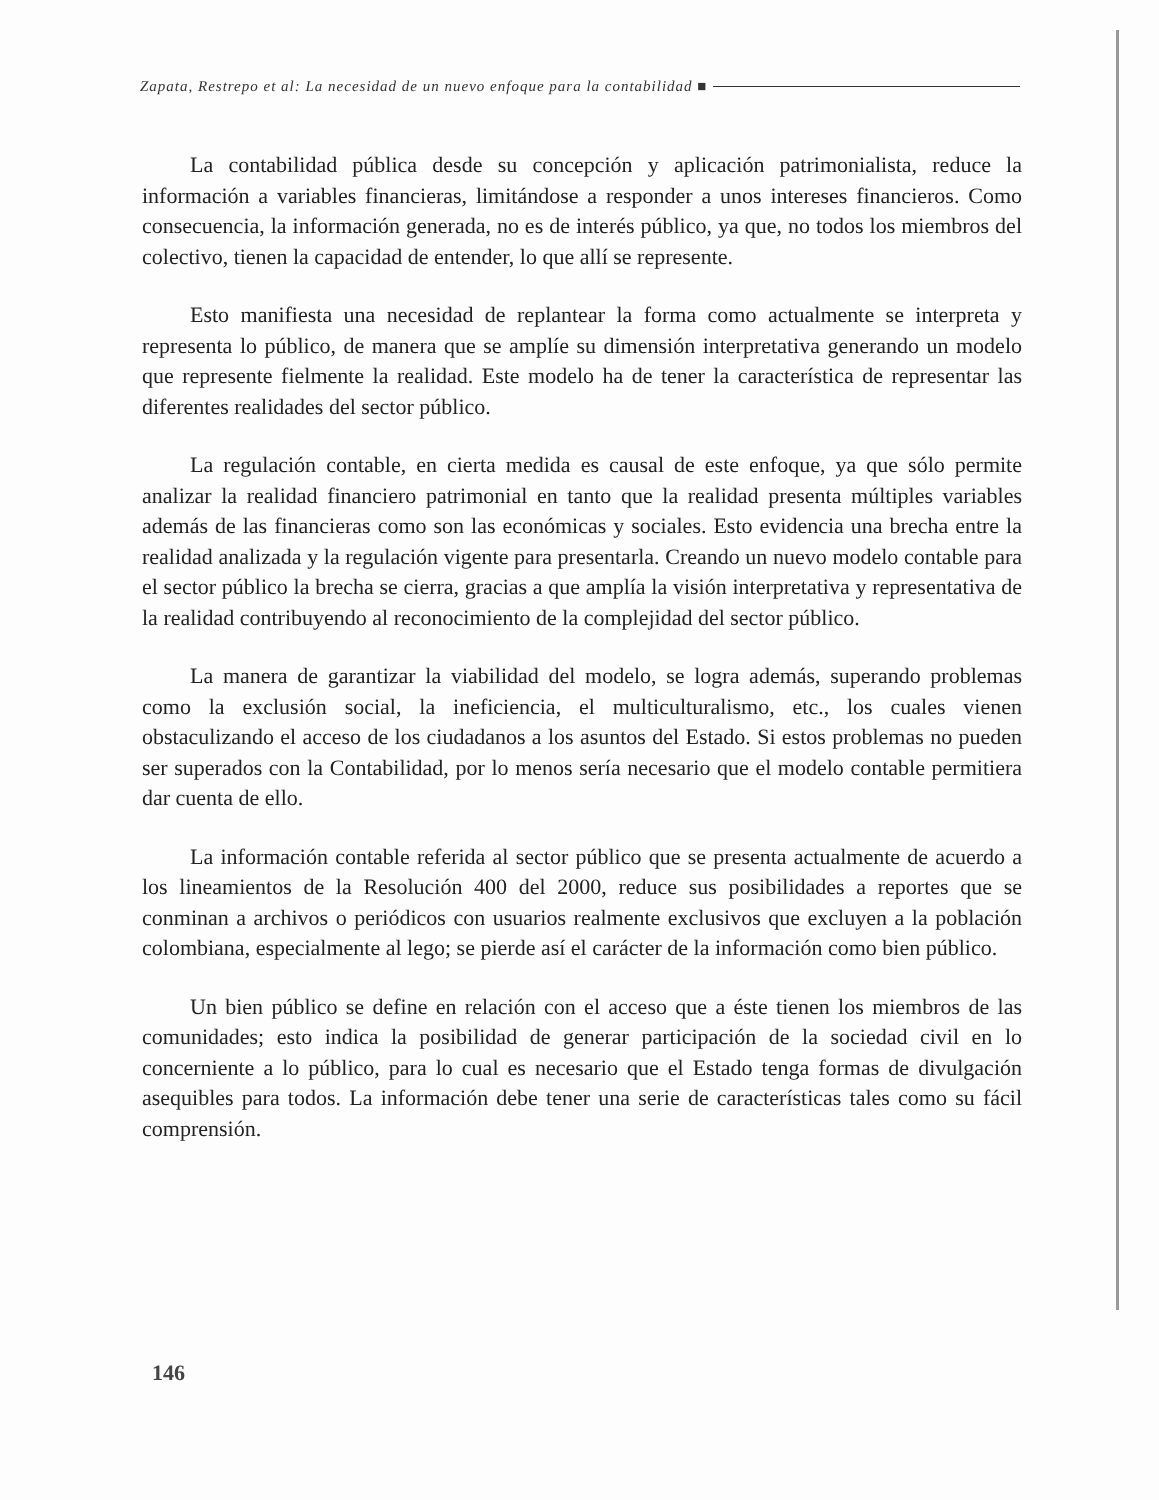Zapata, Restrepo et al: La necesidad de un nuevo enfoque para la contabilidad ■
La contabilidad pública desde su concepción y aplicación patrimonialista, reduce la información a variables financieras, limitándose a responder a unos intereses financieros. Como consecuencia, la información generada, no es de interés público, ya que, no todos los miembros del colectivo, tienen la capacidad de entender, lo que allí se represente.
Esto manifiesta una necesidad de replantear la forma como actualmente se interpreta y representa lo público, de manera que se amplíe su dimensión interpretativa generando un modelo que represente fielmente la realidad. Este modelo ha de tener la característica de representar las diferentes realidades del sector público.
La regulación contable, en cierta medida es causal de este enfoque, ya que sólo permite analizar la realidad financiero patrimonial en tanto que la realidad presenta múltiples variables además de las financieras como son las económicas y sociales. Esto evidencia una brecha entre la realidad analizada y la regulación vigente para presentarla. Creando un nuevo modelo contable para el sector público la brecha se cierra, gracias a que amplía la visión interpretativa y representativa de la realidad contribuyendo al reconocimiento de la complejidad del sector público.
La manera de garantizar la viabilidad del modelo, se logra además, superando problemas como la exclusión social, la ineficiencia, el multiculturalismo, etc., los cuales vienen obstaculizando el acceso de los ciudadanos a los asuntos del Estado. Si estos problemas no pueden ser superados con la Contabilidad, por lo menos sería necesario que el modelo contable permitiera dar cuenta de ello.
La información contable referida al sector público que se presenta actualmente de acuerdo a los lineamientos de la Resolución 400 del 2000, reduce sus posibilidades a reportes que se conminan a archivos o periódicos con usuarios realmente exclusivos que excluyen a la población colombiana, especialmente al lego; se pierde así el carácter de la información como bien público.
Un bien público se define en relación con el acceso que a éste tienen los miembros de las comunidades; esto indica la posibilidad de generar participación de la sociedad civil en lo concerniente a lo público, para lo cual es necesario que el Estado tenga formas de divulgación asequibles para todos. La información debe tener una serie de características tales como su fácil comprensión.
146